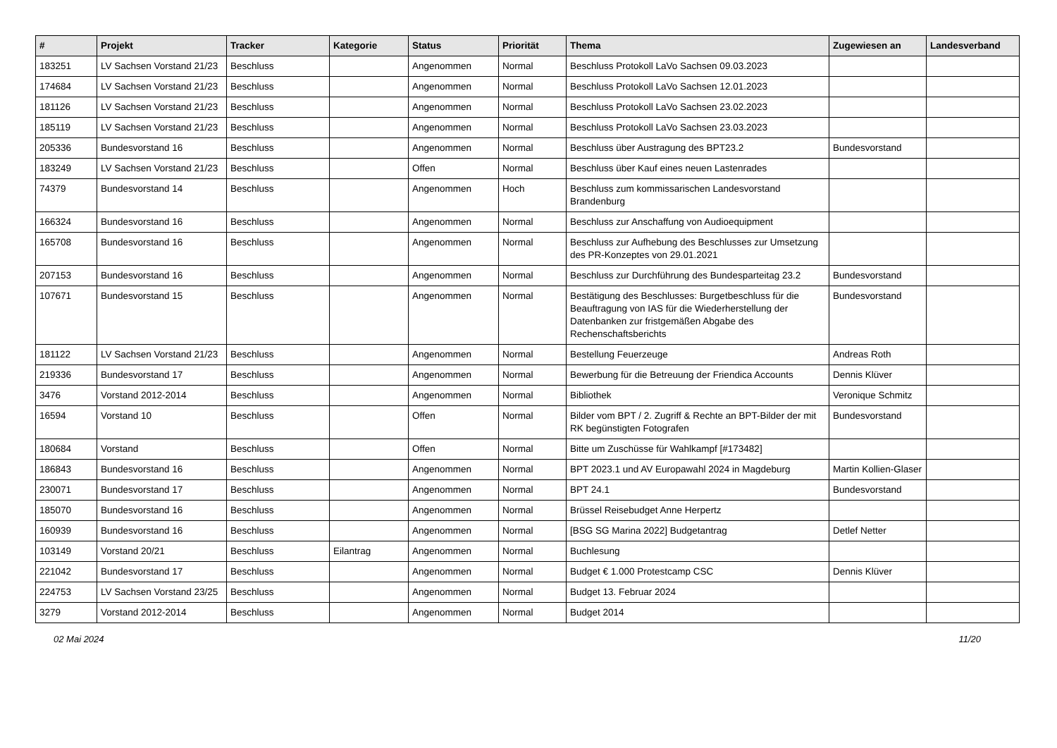| # | Projekt | Tracker | Kategorie | Status | Priorität | Thema | Zugewiesen an | Landesverband |
| --- | --- | --- | --- | --- | --- | --- | --- | --- |
| 183251 | LV Sachsen Vorstand 21/23 | Beschluss | | Angenommen | Normal | Beschluss Protokoll LaVo Sachsen 09.03.2023 | | |
| 174684 | LV Sachsen Vorstand 21/23 | Beschluss | | Angenommen | Normal | Beschluss Protokoll LaVo Sachsen 12.01.2023 | | |
| 181126 | LV Sachsen Vorstand 21/23 | Beschluss | | Angenommen | Normal | Beschluss Protokoll LaVo Sachsen 23.02.2023 | | |
| 185119 | LV Sachsen Vorstand 21/23 | Beschluss | | Angenommen | Normal | Beschluss Protokoll LaVo Sachsen 23.03.2023 | | |
| 205336 | Bundesvorstand 16 | Beschluss | | Angenommen | Normal | Beschluss über Austragung des BPT23.2 | Bundesvorstand | |
| 183249 | LV Sachsen Vorstand 21/23 | Beschluss | | Offen | Normal | Beschluss über Kauf eines neuen Lastenrades | | |
| 74379 | Bundesvorstand 14 | Beschluss | | Angenommen | Hoch | Beschluss zum kommissarischen Landesvorstand Brandenburg | | |
| 166324 | Bundesvorstand 16 | Beschluss | | Angenommen | Normal | Beschluss zur Anschaffung von Audioequipment | | |
| 165708 | Bundesvorstand 16 | Beschluss | | Angenommen | Normal | Beschluss zur Aufhebung des Beschlusses zur Umsetzung des PR-Konzeptes von 29.01.2021 | | |
| 207153 | Bundesvorstand 16 | Beschluss | | Angenommen | Normal | Beschluss zur Durchführung des Bundesparteitag 23.2 | Bundesvorstand | |
| 107671 | Bundesvorstand 15 | Beschluss | | Angenommen | Normal | Bestätigung des Beschlusses: Burgetbeschluss für die Beauftragung von IAS für die Wiederherstellung der Datenbanken zur fristgemäßen Abgabe des Rechenschaftsberichts | Bundesvorstand | |
| 181122 | LV Sachsen Vorstand 21/23 | Beschluss | | Angenommen | Normal | Bestellung Feuerzeuge | Andreas Roth | |
| 219336 | Bundesvorstand 17 | Beschluss | | Angenommen | Normal | Bewerbung für die Betreuung der Friendica Accounts | Dennis Klüver | |
| 3476 | Vorstand 2012-2014 | Beschluss | | Angenommen | Normal | Bibliothek | Veronique Schmitz | |
| 16594 | Vorstand 10 | Beschluss | | Offen | Normal | Bilder vom BPT / 2. Zugriff & Rechte an BPT-Bilder der mit RK begünstigten Fotografen | Bundesvorstand | |
| 180684 | Vorstand | Beschluss | | Offen | Normal | Bitte um Zuschüsse für Wahlkampf [#173482] | | |
| 186843 | Bundesvorstand 16 | Beschluss | | Angenommen | Normal | BPT 2023.1 und AV Europawahl 2024 in Magdeburg | Martin Kollien-Glaser | |
| 230071 | Bundesvorstand 17 | Beschluss | | Angenommen | Normal | BPT 24.1 | Bundesvorstand | |
| 185070 | Bundesvorstand 16 | Beschluss | | Angenommen | Normal | Brüssel Reisebudget Anne Herpertz | | |
| 160939 | Bundesvorstand 16 | Beschluss | | Angenommen | Normal | [BSG SG Marina 2022] Budgetantrag | Detlef Netter | |
| 103149 | Vorstand 20/21 | Beschluss | Eilantrag | Angenommen | Normal | Buchlesung | | |
| 221042 | Bundesvorstand 17 | Beschluss | | Angenommen | Normal | Budget € 1.000 Protestcamp CSC | Dennis Klüver | |
| 224753 | LV Sachsen Vorstand 23/25 | Beschluss | | Angenommen | Normal | Budget 13. Februar 2024 | | |
| 3279 | Vorstand 2012-2014 | Beschluss | | Angenommen | Normal | Budget 2014 | | |
02 Mai 2024 11/20